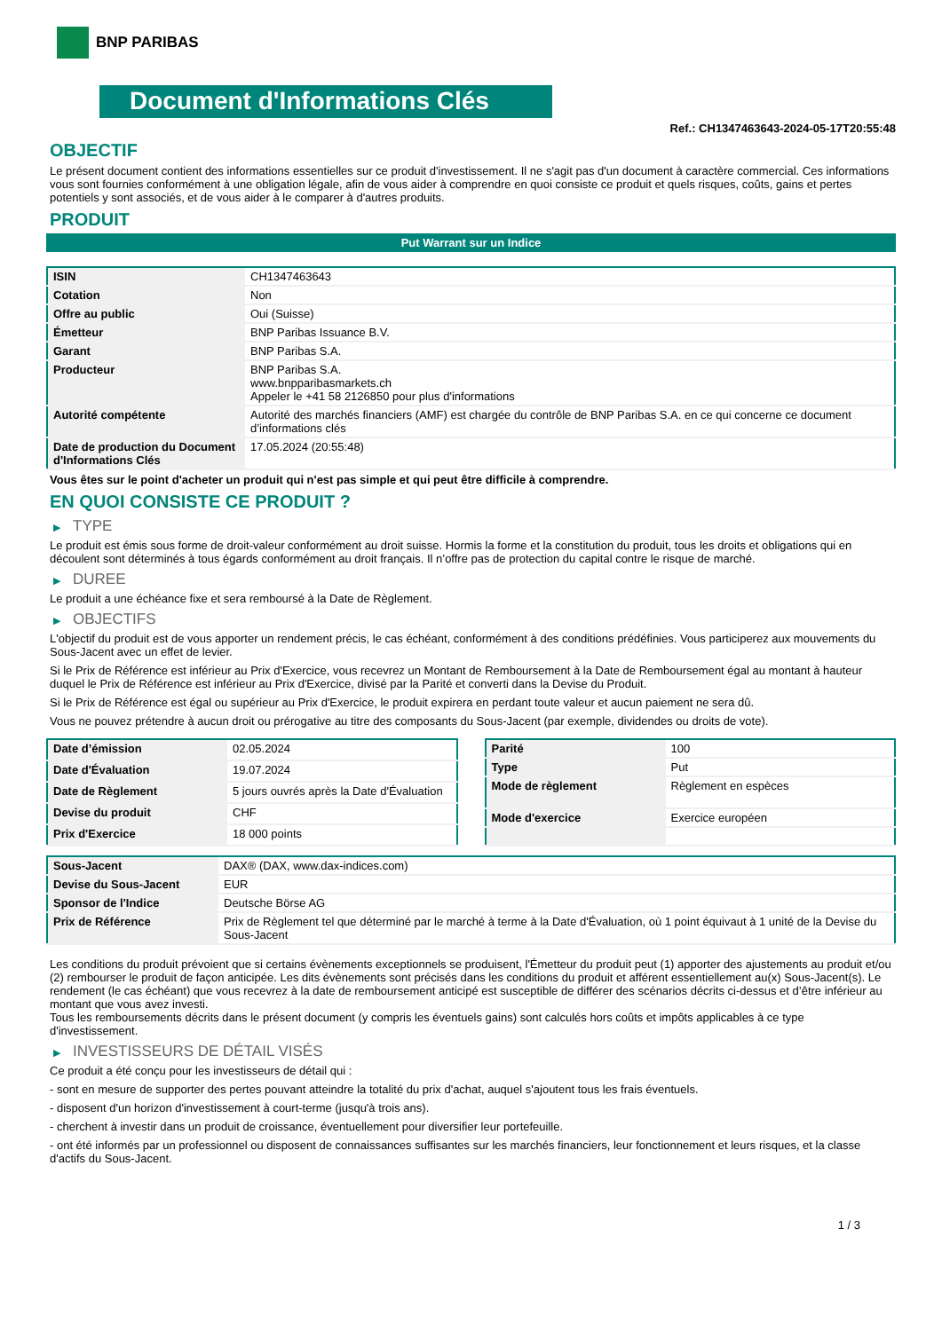BNP PARIBAS
Document d'Informations Clés
Ref.: CH1347463643-2024-05-17T20:55:48
OBJECTIF
Le présent document contient des informations essentielles sur ce produit d'investissement. Il ne s'agit pas d'un document à caractère commercial. Ces informations vous sont fournies conformément à une obligation légale, afin de vous aider à comprendre en quoi consiste ce produit et quels risques, coûts, gains et pertes potentiels y sont associés, et de vous aider à le comparer à d'autres produits.
PRODUIT
Put Warrant sur un Indice
| ISIN | CH1347463643 |
| Cotation | Non |
| Offre au public | Oui (Suisse) |
| Émetteur | BNP Paribas Issuance B.V. |
| Garant | BNP Paribas S.A. |
| Producteur | BNP Paribas S.A. www.bnpparibasmarkets.ch Appeler le +41 58 2126850 pour plus d'informations |
| Autorité compétente | Autorité des marchés financiers (AMF) est chargée du contrôle de BNP Paribas S.A. en ce qui concerne ce document d’informations clés |
| Date de production du Document d'Informations Clés | 17.05.2024 (20:55:48) |
Vous êtes sur le point d'acheter un produit qui n'est pas simple et qui peut être difficile à comprendre.
EN QUOI CONSISTE CE PRODUIT ?
▶ TYPE
Le produit est émis sous forme de droit-valeur conformément au droit suisse. Hormis la forme et la constitution du produit, tous les droits et obligations qui en découlent sont déterminés à tous égards conformément au droit français. Il n’offre pas de protection du capital contre le risque de marché.
▶ DUREE
Le produit a une échéance fixe et sera remboursé à la Date de Règlement.
▶ OBJECTIFS
L'objectif du produit est de vous apporter un rendement précis, le cas échéant, conformément à des conditions prédéfinies. Vous participerez aux mouvements du Sous-Jacent avec un effet de levier.
Si le Prix de Référence est inférieur au Prix d'Exercice, vous recevrez un Montant de Remboursement à la Date de Remboursement égal au montant à hauteur duquel le Prix de Référence est inférieur au Prix d'Exercice, divisé par la Parité et converti dans la Devise du Produit.
Si le Prix de Référence est égal ou supérieur au Prix d'Exercice, le produit expirera en perdant toute valeur et aucun paiement ne sera dû.
Vous ne pouvez prétendre à aucun droit ou prérogative au titre des composants du Sous-Jacent (par exemple, dividendes ou droits de vote).
| Date d’émission | 02.05.2024 |
| Date d'Évaluation | 19.07.2024 |
| Date de Règlement | 5 jours ouvrés après la Date d'Évaluation |
| Devise du produit | CHF |
| Prix d'Exercice | 18 000 points |
| Parité | 100 |
| Type | Put |
| Mode de règlement | Règlement en espèces |
| Mode d'exercice | Exercice européen |
| Sous-Jacent | DAX® (DAX, www.dax-indices.com) |
| Devise du Sous-Jacent | EUR |
| Sponsor de l'Indice | Deutsche Börse AG |
| Prix de Référence | Prix de Règlement tel que déterminé par le marché à terme à la Date d'Évaluation, où 1 point équivaut à 1 unité de la Devise du Sous-Jacent |
Les conditions du produit prévoient que si certains évènements exceptionnels se produisent, l'Émetteur du produit peut (1) apporter des ajustements au produit et/ou (2) rembourser le produit de façon anticipée. Les dits évènements sont précisés dans les conditions du produit et afférent essentiellement au(x) Sous-Jacent(s). Le rendement (le cas échéant) que vous recevrez à la date de remboursement anticipé est susceptible de différer des scénarios décrits ci-dessus et d’être inférieur au montant que vous avez investi.
Tous les remboursements décrits dans le présent document (y compris les éventuels gains) sont calculés hors coûts et impôts applicables à ce type d'investissement.
▶ INVESTISSEURS DE DÉTAIL VISÉS
Ce produit a été conçu pour les investisseurs de détail qui :
- sont en mesure de supporter des pertes pouvant atteindre la totalité du prix d'achat, auquel s'ajoutent tous les frais éventuels.
- disposent d'un horizon d'investissement à court-terme (jusqu'à trois ans).
- cherchent à investir dans un produit de croissance, éventuellement pour diversifier leur portefeuille.
- ont été informés par un professionnel ou disposent de connaissances suffisantes sur les marchés financiers, leur fonctionnement et leurs risques, et la classe d'actifs du Sous-Jacent.
1 / 3